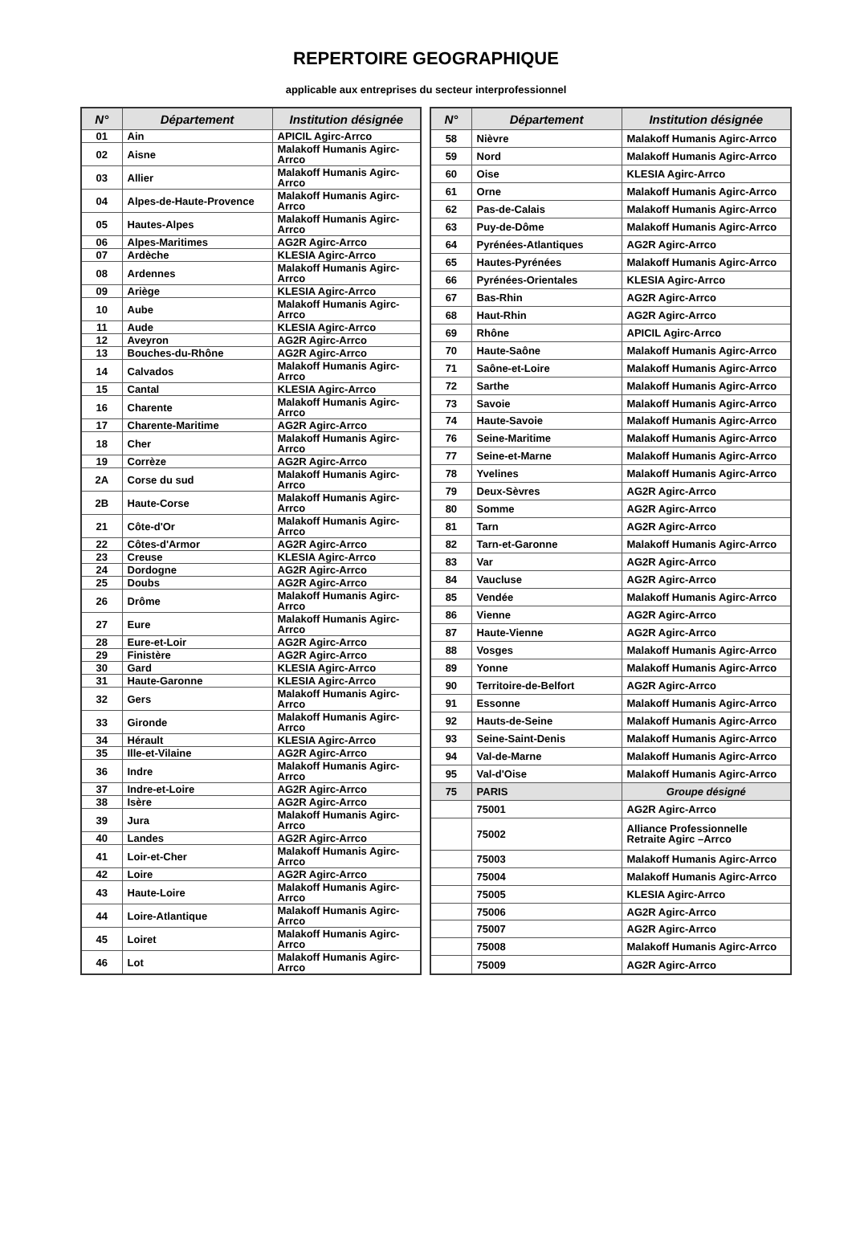REPERTOIRE GEOGRAPHIQUE
applicable aux entreprises du secteur interprofessionnel
| N° | Département | Institution désignée |
| --- | --- | --- |
| 01 | Ain | APICIL Agirc-Arrco |
| 02 | Aisne | Malakoff Humanis Agirc-Arrco |
| 03 | Allier | Malakoff Humanis Agirc-Arrco |
| 04 | Alpes-de-Haute-Provence | Malakoff Humanis Agirc-Arrco |
| 05 | Hautes-Alpes | Malakoff Humanis Agirc-Arrco |
| 06 | Alpes-Maritimes | AG2R Agirc-Arrco |
| 07 | Ardèche | KLESIA Agirc-Arrco |
| 08 | Ardennes | Malakoff Humanis Agirc-Arrco |
| 09 | Ariège | KLESIA Agirc-Arrco |
| 10 | Aube | Malakoff Humanis Agirc-Arrco |
| 11 | Aude | KLESIA Agirc-Arrco |
| 12 | Aveyron | AG2R Agirc-Arrco |
| 13 | Bouches-du-Rhône | AG2R Agirc-Arrco |
| 14 | Calvados | Malakoff Humanis Agirc-Arrco |
| 15 | Cantal | KLESIA Agirc-Arrco |
| 16 | Charente | Malakoff Humanis Agirc-Arrco |
| 17 | Charente-Maritime | AG2R Agirc-Arrco |
| 18 | Cher | Malakoff Humanis Agirc-Arrco |
| 19 | Corrèze | AG2R Agirc-Arrco |
| 2A | Corse du sud | Malakoff Humanis Agirc-Arrco |
| 2B | Haute-Corse | Malakoff Humanis Agirc-Arrco |
| 21 | Côte-d'Or | Malakoff Humanis Agirc-Arrco |
| 22 | Côtes-d'Armor | AG2R Agirc-Arrco |
| 23 | Creuse | KLESIA Agirc-Arrco |
| 24 | Dordogne | AG2R Agirc-Arrco |
| 25 | Doubs | AG2R Agirc-Arrco |
| 26 | Drôme | Malakoff Humanis Agirc-Arrco |
| 27 | Eure | Malakoff Humanis Agirc-Arrco |
| 28 | Eure-et-Loir | AG2R Agirc-Arrco |
| 29 | Finistère | AG2R Agirc-Arrco |
| 30 | Gard | KLESIA Agirc-Arrco |
| 31 | Haute-Garonne | KLESIA Agirc-Arrco |
| 32 | Gers | Malakoff Humanis Agirc-Arrco |
| 33 | Gironde | Malakoff Humanis Agirc-Arrco |
| 34 | Hérault | KLESIA Agirc-Arrco |
| 35 | Ille-et-Vilaine | AG2R Agirc-Arrco |
| 36 | Indre | Malakoff Humanis Agirc-Arrco |
| 37 | Indre-et-Loire | AG2R Agirc-Arrco |
| 38 | Isère | AG2R Agirc-Arrco |
| 39 | Jura | Malakoff Humanis Agirc-Arrco |
| 40 | Landes | AG2R Agirc-Arrco |
| 41 | Loir-et-Cher | Malakoff Humanis Agirc-Arrco |
| 42 | Loire | AG2R Agirc-Arrco |
| 43 | Haute-Loire | Malakoff Humanis Agirc-Arrco |
| 44 | Loire-Atlantique | Malakoff Humanis Agirc-Arrco |
| 45 | Loiret | Malakoff Humanis Agirc-Arrco |
| 46 | Lot | Malakoff Humanis Agirc-Arrco |
| N° | Département | Institution désignée |
| --- | --- | --- |
| 58 | Nièvre | Malakoff Humanis Agirc-Arrco |
| 59 | Nord | Malakoff Humanis Agirc-Arrco |
| 60 | Oise | KLESIA Agirc-Arrco |
| 61 | Orne | Malakoff Humanis Agirc-Arrco |
| 62 | Pas-de-Calais | Malakoff Humanis Agirc-Arrco |
| 63 | Puy-de-Dôme | Malakoff Humanis Agirc-Arrco |
| 64 | Pyrénées-Atlantiques | AG2R Agirc-Arrco |
| 65 | Hautes-Pyrénées | Malakoff Humanis Agirc-Arrco |
| 66 | Pyrénées-Orientales | KLESIA Agirc-Arrco |
| 67 | Bas-Rhin | AG2R Agirc-Arrco |
| 68 | Haut-Rhin | AG2R Agirc-Arrco |
| 69 | Rhône | APICIL Agirc-Arrco |
| 70 | Haute-Saône | Malakoff Humanis Agirc-Arrco |
| 71 | Saône-et-Loire | Malakoff Humanis Agirc-Arrco |
| 72 | Sarthe | Malakoff Humanis Agirc-Arrco |
| 73 | Savoie | Malakoff Humanis Agirc-Arrco |
| 74 | Haute-Savoie | Malakoff Humanis Agirc-Arrco |
| 76 | Seine-Maritime | Malakoff Humanis Agirc-Arrco |
| 77 | Seine-et-Marne | Malakoff Humanis Agirc-Arrco |
| 78 | Yvelines | Malakoff Humanis Agirc-Arrco |
| 79 | Deux-Sèvres | AG2R Agirc-Arrco |
| 80 | Somme | AG2R Agirc-Arrco |
| 81 | Tarn | AG2R Agirc-Arrco |
| 82 | Tarn-et-Garonne | Malakoff Humanis Agirc-Arrco |
| 83 | Var | AG2R Agirc-Arrco |
| 84 | Vaucluse | AG2R Agirc-Arrco |
| 85 | Vendée | Malakoff Humanis Agirc-Arrco |
| 86 | Vienne | AG2R Agirc-Arrco |
| 87 | Haute-Vienne | AG2R Agirc-Arrco |
| 88 | Vosges | Malakoff Humanis Agirc-Arrco |
| 89 | Yonne | Malakoff Humanis Agirc-Arrco |
| 90 | Territoire-de-Belfort | AG2R Agirc-Arrco |
| 91 | Essonne | Malakoff Humanis Agirc-Arrco |
| 92 | Hauts-de-Seine | Malakoff Humanis Agirc-Arrco |
| 93 | Seine-Saint-Denis | Malakoff Humanis Agirc-Arrco |
| 94 | Val-de-Marne | Malakoff Humanis Agirc-Arrco |
| 95 | Val-d'Oise | Malakoff Humanis Agirc-Arrco |
| 75 | PARIS | Groupe désigné |
| | 75001 | AG2R Agirc-Arrco |
| | 75002 | Alliance Professionnelle Retraite Agirc –Arrco |
| | 75003 | Malakoff Humanis Agirc-Arrco |
| | 75004 | Malakoff Humanis Agirc-Arrco |
| | 75005 | KLESIA Agirc-Arrco |
| | 75006 | AG2R Agirc-Arrco |
| | 75007 | AG2R Agirc-Arrco |
| | 75008 | Malakoff Humanis Agirc-Arrco |
| | 75009 | AG2R Agirc-Arrco |